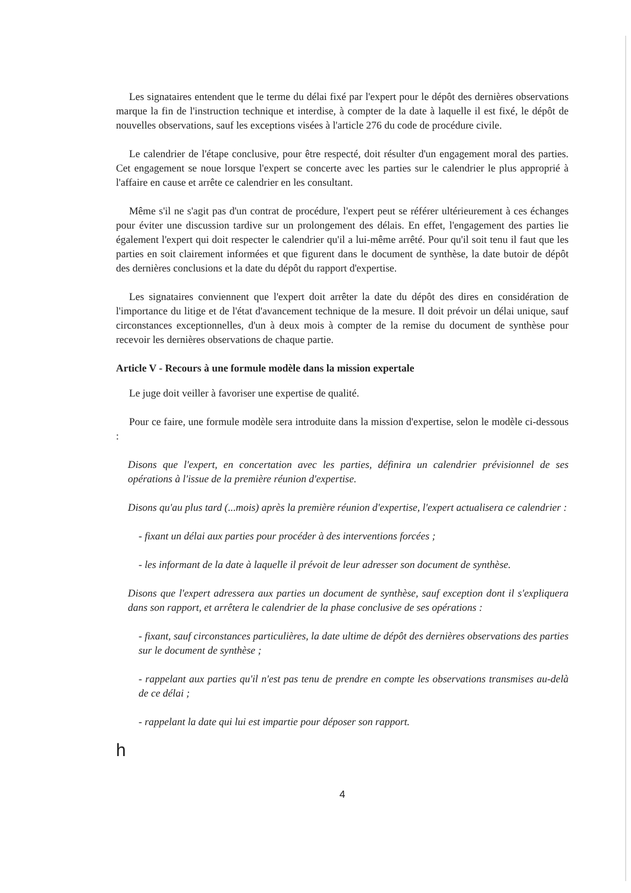Les signataires entendent que le terme du délai fixé par l'expert pour le dépôt des dernières observations marque la fin de l'instruction technique et interdise, à compter de la date à laquelle il est fixé, le dépôt de nouvelles observations, sauf les exceptions visées à l'article 276 du code de procédure civile.
Le calendrier de l'étape conclusive, pour être respecté, doit résulter d'un engagement moral des parties. Cet engagement se noue lorsque l'expert se concerte avec les parties sur le calendrier le plus approprié à l'affaire en cause et arrête ce calendrier en les consultant.
Même s'il ne s'agit pas d'un contrat de procédure, l'expert peut se référer ultérieurement à ces échanges pour éviter une discussion tardive sur un prolongement des délais. En effet, l'engagement des parties lie également l'expert qui doit respecter le calendrier qu'il a lui-même arrêté. Pour qu'il soit tenu il faut que les parties en soit clairement informées et que figurent dans le document de synthèse, la date butoir de dépôt des dernières conclusions et la date du dépôt du rapport d'expertise.
Les signataires conviennent que l'expert doit arrêter la date du dépôt des dires en considération de l'importance du litige et de l'état d'avancement technique de la mesure. Il doit prévoir un délai unique, sauf circonstances exceptionnelles, d'un à deux mois à compter de la remise du document de synthèse pour recevoir les dernières observations de chaque partie.
Article V - Recours à une formule modèle dans la mission expertale
Le juge doit veiller à favoriser une expertise de qualité.
Pour ce faire, une formule modèle sera introduite dans la mission d'expertise, selon le modèle ci-dessous :
Disons que l'expert, en concertation avec les parties, définira un calendrier prévisionnel de ses opérations à l'issue de la première réunion d'expertise.
Disons qu'au plus tard (...mois) après la première réunion d'expertise, l'expert actualisera ce calendrier :
- fixant un délai aux parties pour procéder à des interventions forcées ;
- les informant de la date à laquelle il prévoit de leur adresser son document de synthèse.
Disons que l'expert adressera aux parties un document de synthèse, sauf exception dont il s'expliquera dans son rapport, et arrêtera le calendrier de la phase conclusive de ses opérations :
- fixant, sauf circonstances particulières, la date ultime de dépôt des dernières observations des parties sur le document de synthèse ;
- rappelant aux parties qu'il n'est pas tenu de prendre en compte les observations transmises au-delà de ce délai ;
- rappelant la date qui lui est impartie pour déposer son rapport.
h
4